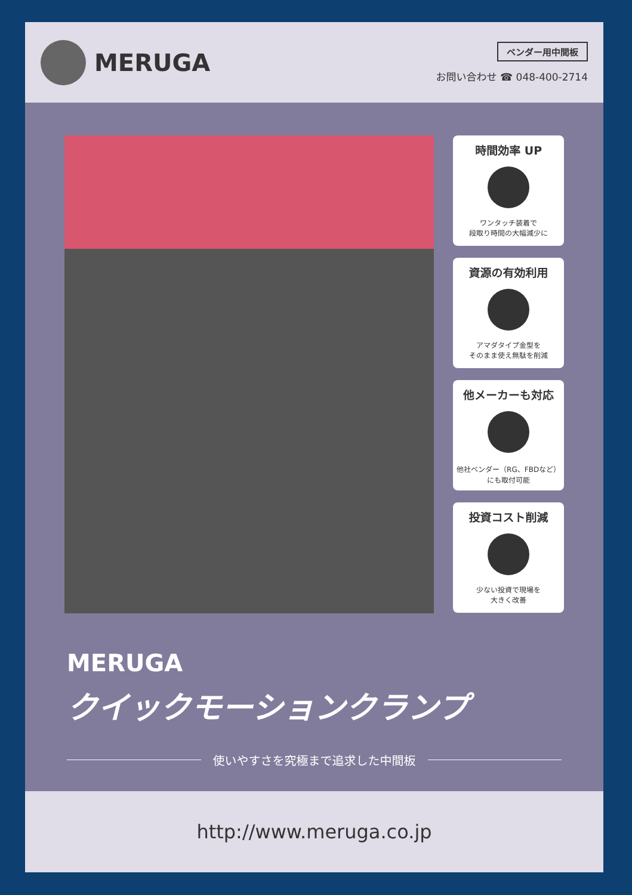MERUGA
ベンダー用中間板
お問い合わせ ☎ 048-400-2714
時間効率 UP
ワンタッチ装着で
段取り時間の大幅減少に
資源の有効利用
アマダタイプ金型を
そのまま使え無駄を削減
他メーカーも対応
他社ベンダー（RG、FBDなど）
にも取付可能
投資コスト削減
少ない投資で現場を
大きく改善
MERUGA
クイックモーションクランプ
使いやすさを究極まで追求した中間板
http://www.meruga.co.jp